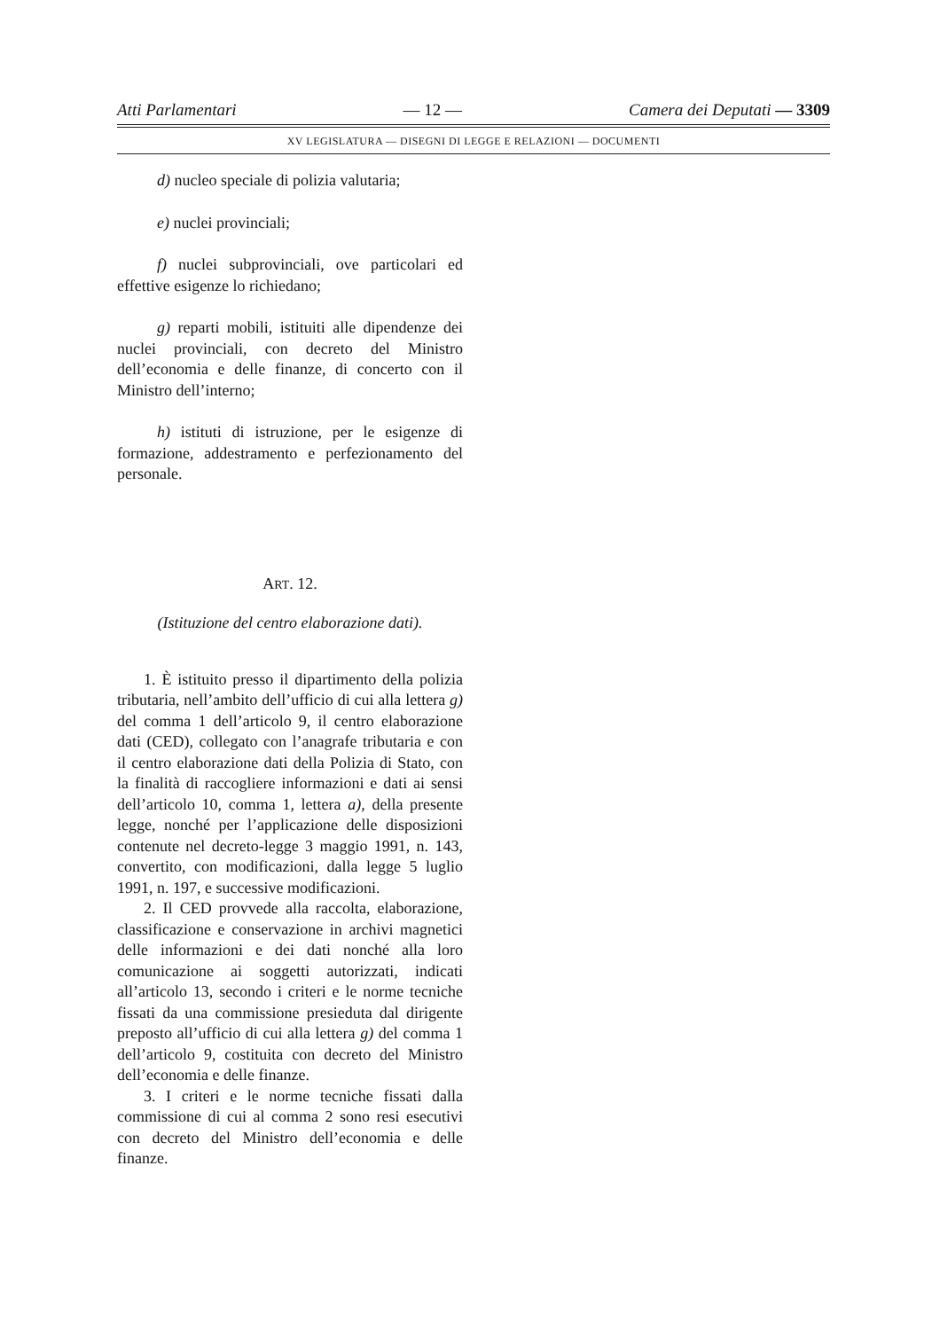Atti Parlamentari — 12 — Camera dei Deputati — 3309
XV LEGISLATURA — DISEGNI DI LEGGE E RELAZIONI — DOCUMENTI
d) nucleo speciale di polizia valutaria;
e) nuclei provinciali;
f) nuclei subprovinciali, ove particolari ed effettive esigenze lo richiedano;
g) reparti mobili, istituiti alle dipendenze dei nuclei provinciali, con decreto del Ministro dell’economia e delle finanze, di concerto con il Ministro dell’interno;
h) istituti di istruzione, per le esigenze di formazione, addestramento e perfezionamento del personale.
ART. 12.
(Istituzione del centro elaborazione dati).
1. È istituito presso il dipartimento della polizia tributaria, nell’ambito dell’ufficio di cui alla lettera g) del comma 1 dell’articolo 9, il centro elaborazione dati (CED), collegato con l’anagrafe tributaria e con il centro elaborazione dati della Polizia di Stato, con la finalità di raccogliere informazioni e dati ai sensi dell’articolo 10, comma 1, lettera a), della presente legge, nonché per l’applicazione delle disposizioni contenute nel decreto-legge 3 maggio 1991, n. 143, convertito, con modificazioni, dalla legge 5 luglio 1991, n. 197, e successive modificazioni.
2. Il CED provvede alla raccolta, elaborazione, classificazione e conservazione in archivi magnetici delle informazioni e dei dati nonché alla loro comunicazione ai soggetti autorizzati, indicati all’articolo 13, secondo i criteri e le norme tecniche fissati da una commissione presieduta dal dirigente preposto all’ufficio di cui alla lettera g) del comma 1 dell’articolo 9, costituita con decreto del Ministro dell’economia e delle finanze.
3. I criteri e le norme tecniche fissati dalla commissione di cui al comma 2 sono resi esecutivi con decreto del Ministro dell’economia e delle finanze.